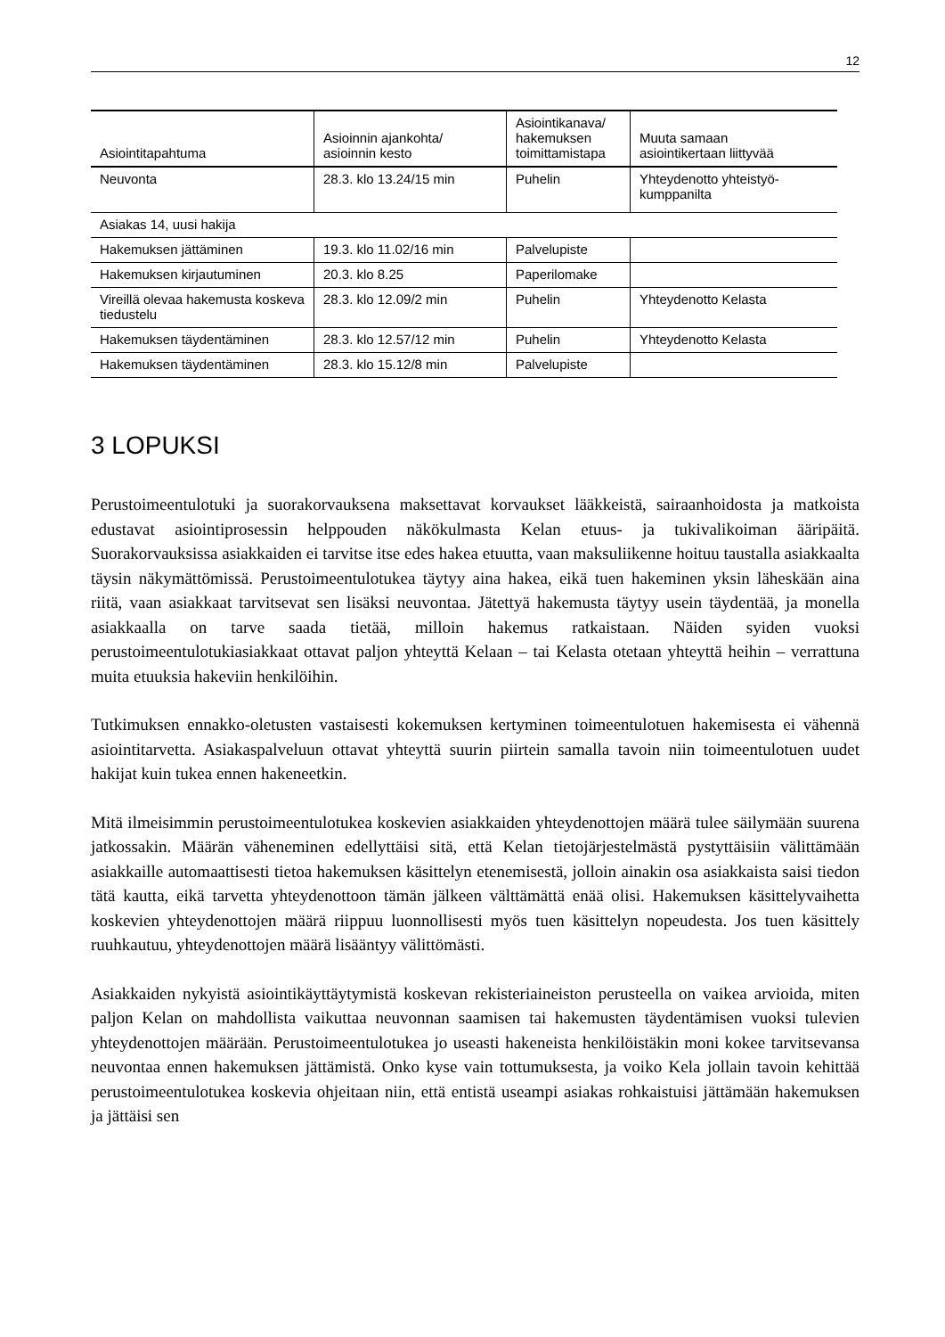12
| Asiointitapahtuma | Asioinnin ajankohta/ asioinnin kesto | Asiointikanava/ hakemuksen toimittamistapa | Muuta samaan asiointikertaan liittyvää |
| --- | --- | --- | --- |
| Neuvonta | 28.3. klo 13.24/15 min | Puhelin | Yhteydenotto yhteistyö- kumppanilta |
| Asiakas 14, uusi hakija | | | |
| Hakemuksen jättäminen | 19.3. klo 11.02/16 min | Palvelupiste | |
| Hakemuksen kirjautuminen | 20.3. klo 8.25 | Paperilomake | |
| Vireillä olevaa hakemusta koskeva tiedustelu | 28.3. klo 12.09/2 min | Puhelin | Yhteydenotto Kelasta |
| Hakemuksen täydentäminen | 28.3. klo 12.57/12 min | Puhelin | Yhteydenotto Kelasta |
| Hakemuksen täydentäminen | 28.3. klo 15.12/8 min | Palvelupiste | |
3 LOPUKSI
Perustoimeentulotuki ja suorakorvauksena maksettavat korvaukset lääkkeistä, sairaanhoidosta ja matkoista edustavat asiointiprosessin helppouden näkökulmasta Kelan etuus- ja tukivalikoiman ääripäitä. Suorakorvauksissa asiakkaiden ei tarvitse itse edes hakea etuutta, vaan maksuliikenne hoituu taustalla asiakkaalta täysin näkymättömissä. Perustoimeentulotukea täytyy aina hakea, eikä tuen hakeminen yksin läheskään aina riitä, vaan asiakkaat tarvitsevat sen lisäksi neuvontaa. Jätettyä hakemusta täytyy usein täydentää, ja monella asiakkaalla on tarve saada tietää, milloin hakemus ratkaistaan. Näiden syiden vuoksi perustoimeentulotukiasiakkaat ottavat paljon yhteyttä Kelaan – tai Kelasta otetaan yhteyttä heihin – verrattuna muita etuuksia hakeviin henkilöihin.
Tutkimuksen ennakko-oletusten vastaisesti kokemuksen kertyminen toimeentulotuen hakemisesta ei vähennä asiointitarvetta. Asiakaspalveluun ottavat yhteyttä suurin piirtein samalla tavoin niin toimeentulotuen uudet hakijat kuin tukea ennen hakeneetkin.
Mitä ilmeisimmin perustoimeentulotukea koskevien asiakkaiden yhteydenottojen määrä tulee säilymään suurena jatkossakin. Määrän väheneminen edellyttäisi sitä, että Kelan tietojärjestelmästä pystyttäisiin välittämään asiakkaille automaattisesti tietoa hakemuksen käsittelyn etenemisestä, jolloin ainakin osa asiakkaista saisi tiedon tätä kautta, eikä tarvetta yhteydenottoon tämän jälkeen välttämättä enää olisi. Hakemuksen käsittelyvaihetta koskevien yhteydenottojen määrä riippuu luonnollisesti myös tuen käsittelyn nopeudesta. Jos tuen käsittely ruuhkautuu, yhteydenottojen määrä lisääntyy välittömästi.
Asiakkaiden nykyistä asiointikäyttäytymistä koskevan rekisteriaineiston perusteella on vaikea arvioida, miten paljon Kelan on mahdollista vaikuttaa neuvonnan saamisen tai hakemusten täydentämisen vuoksi tulevien yhteydenottojen määrään. Perustoimeentulotukea jo useasti hakeneista henkilöistäkin moni kokee tarvitsevansa neuvontaa ennen hakemuksen jättämistä. Onko kyse vain tottumuksesta, ja voiko Kela jollain tavoin kehittää perustoimeentulotukea koskevia ohjeitaan niin, että entistä useampi asiakas rohkaistuisi jättämään hakemuksen ja jättäisi sen